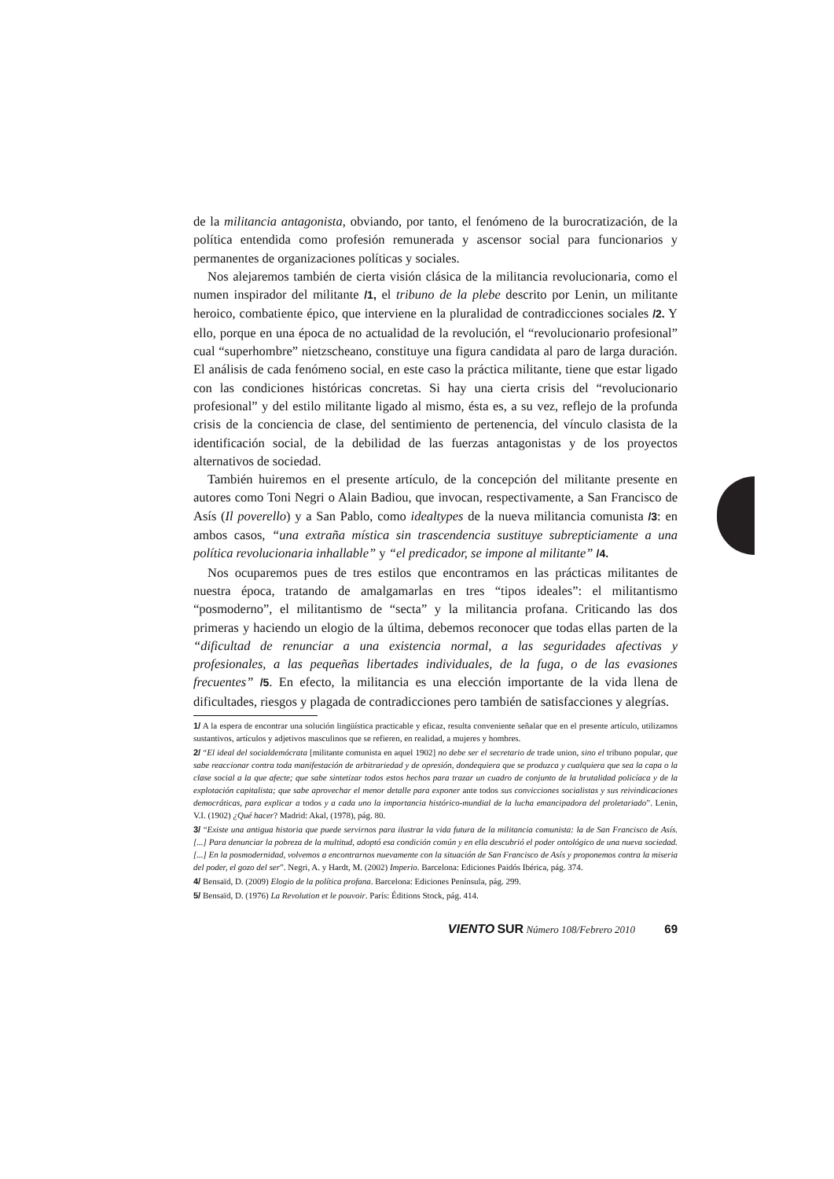de la militancia antagonista, obviando, por tanto, el fenómeno de la burocratización, de la política entendida como profesión remunerada y ascensor social para funcionarios y permanentes de organizaciones políticas y sociales.
Nos alejaremos también de cierta visión clásica de la militancia revolucionaria, como el numen inspirador del militante /1, el tribuno de la plebe descrito por Lenin, un militante heroico, combatiente épico, que interviene en la pluralidad de contradicciones sociales /2. Y ello, porque en una época de no actualidad de la revolución, el “revolucionario profesional” cual “superhombre” nietzscheano, constituye una figura candidata al paro de larga duración. El análisis de cada fenómeno social, en este caso la práctica militante, tiene que estar ligado con las condiciones históricas concretas. Si hay una cierta crisis del “revolucionario profesional” y del estilo militante ligado al mismo, ésta es, a su vez, reflejo de la profunda crisis de la conciencia de clase, del sentimiento de pertenencia, del vínculo clasista de la identificación social, de la debilidad de las fuerzas antagonistas y de los proyectos alternativos de sociedad.
También huiremos en el presente artículo, de la concepción del militante presente en autores como Toni Negri o Alain Badiou, que invocan, respectivamente, a San Francisco de Asís (Il poverello) y a San Pablo, como idealtypes de la nueva militancia comunista /3: en ambos casos, “una extraña mística sin trascendencia sustituye subrepticiamente a una política revolucionaria inhallable” y “el predicador, se impone al militante” /4.
Nos ocuparemos pues de tres estilos que encontramos en las prácticas militantes de nuestra época, tratando de amalgamarlas en tres “tipos ideales”: el militantismo “posmoderno”, el militantismo de “secta” y la militancia profana. Criticando las dos primeras y haciendo un elogio de la última, debemos reconocer que todas ellas parten de la “dificultad de renunciar a una existencia normal, a las seguridades afectivas y profesionales, a las pequeñas libertades individuales, de la fuga, o de las evasiones frecuentes” /5. En efecto, la militancia es una elección importante de la vida llena de dificultades, riesgos y plagada de contradicciones pero también de satisfacciones y alegrías.
1/ A la espera de encontrar una solución lingüística practicable y eficaz, resulta conveniente señalar que en el presente artículo, utilizamos sustantivos, artículos y adjetivos masculinos que se refieren, en realidad, a mujeres y hombres.
2/ “El ideal del socialdemócrata [militante comunista en aquel 1902] no debe ser el secretario de trade union, sino el tribuno popular, que sabe reaccionar contra toda manifestación de arbitrariedad y de opresión, dondequiera que se produzca y cualquiera que sea la capa o la clase social a la que afecte; que sabe sintetizar todos estos hechos para trazar un cuadro de conjunto de la brutalidad policíaca y de la explotación capitalista; que sabe aprovechar el menor detalle para exponer ante todos sus convicciones socialistas y sus reivindicaciones democráticas, para explicar a todos y a cada uno la importancia histórico-mundial de la lucha emancipadora del proletariado”. Lenin, V.I. (1902) ¿Qué hacer? Madrid: Akal, (1978), pág. 80.
3/ “Existe una antigua historia que puede servirnos para ilustrar la vida futura de la militancia comunista: la de San Francisco de Asís. [...] Para denunciar la pobreza de la multitud, adoptó esa condición común y en ella descubrió el poder ontológico de una nueva sociedad. [...] En la posmodernidad, volvemos a encontrarnos nuevamente con la situación de San Francisco de Asís y proponemos contra la miseria del poder, el gozo del ser”. Negri, A. y Hardt, M. (2002) Imperio. Barcelona: Ediciones Paidós Ibérica, pág. 374.
4/ Bensaïd, D. (2009) Elogio de la política profana. Barcelona: Ediciones Península, pág. 299.
5/ Bensaïd, D. (1976) La Revolution et le pouvoir. París: Éditions Stock, pág. 414.
VIENTO SUR Número 108/Febrero 2010 69